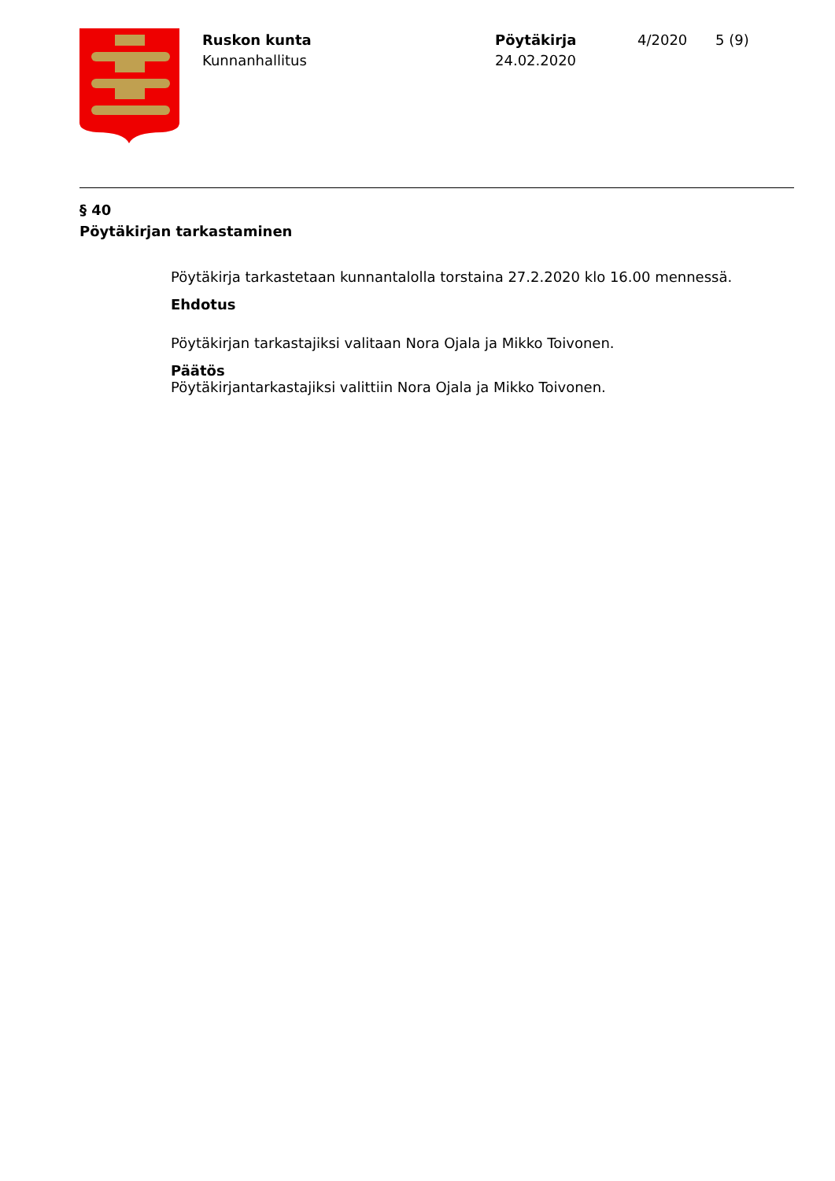Ruskon kunta
Kunnanhallitus
Pöytäkirja
24.02.2020
4/2020 5 (9)
§ 40
Pöytäkirjan tarkastaminen
Pöytäkirja tarkastetaan kunnantalolla torstaina 27.2.2020 klo 16.00 mennessä.
Ehdotus
Pöytäkirjan tarkastajiksi valitaan Nora Ojala ja Mikko Toivonen.
Päätös
Pöytäkirjantarkastajiksi valittiin Nora Ojala ja Mikko Toivonen.